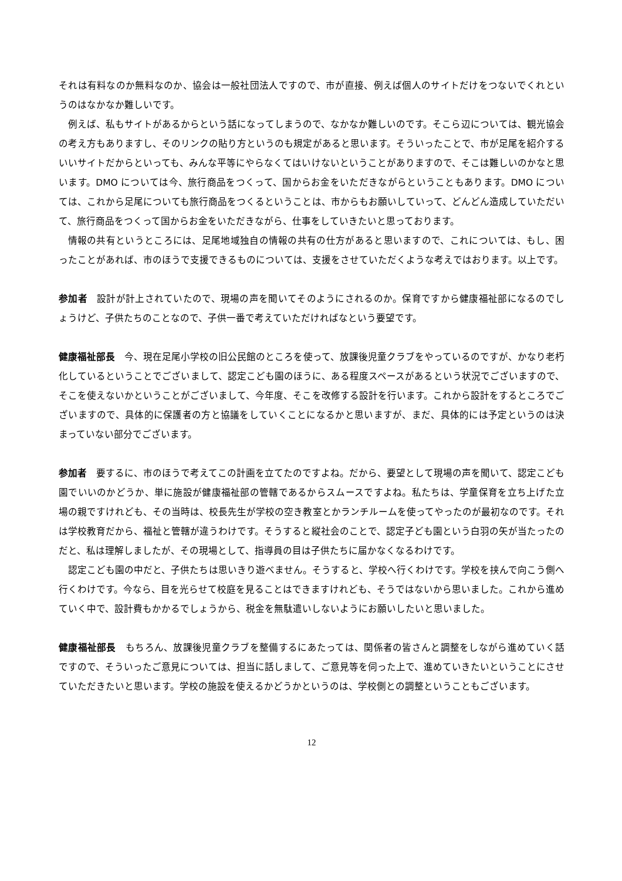それは有料なのか無料なのか、協会は一般社団法人ですので、市が直接、例えば個人のサイトだけをつないでくれというのはなかなか難しいです。
例えば、私もサイトがあるからという話になってしまうので、なかなか難しいのです。そこら辺については、観光協会の考え方もありますし、そのリンクの貼り方というのも規定があると思います。そういったことで、市が足尾を紹介するいいサイトだからといっても、みんな平等にやらなくてはいけないということがありますので、そこは難しいのかなと思います。DMO については今、旅行商品をつくって、国からお金をいただきながらということもあります。DMO については、これから足尾についても旅行商品をつくるということは、市からもお願いしていって、どんどん造成していただいて、旅行商品をつくって国からお金をいただきながら、仕事をしていきたいと思っております。
情報の共有というところには、足尾地域独自の情報の共有の仕方があると思いますので、これについては、もし、困ったことがあれば、市のほうで支援できるものについては、支援をさせていただくような考えではおります。以上です。
参加者　設計が計上されていたので、現場の声を聞いてそのようにされるのか。保育ですから健康福祉部になるのでしょうけど、子供たちのことなので、子供一番で考えていただければなという要望です。
健康福祉部長　今、現在足尾小学校の旧公民館のところを使って、放課後児童クラブをやっているのですが、かなり老朽化しているということでございまして、認定こども園のほうに、ある程度スペースがあるという状況でございますので、そこを使えないかということがございまして、今年度、そこを改修する設計を行います。これから設計をするところでございますので、具体的に保護者の方と協議をしていくことになるかと思いますが、まだ、具体的には予定というのは決まっていない部分でございます。
参加者　要するに、市のほうで考えてこの計画を立てたのですよね。だから、要望として現場の声を聞いて、認定こども園でいいのかどうか、単に施設が健康福祉部の管轄であるからスムースですよね。私たちは、学童保育を立ち上げた立場の親ですけれども、その当時は、校長先生が学校の空き教室とかランチルームを使ってやったのが最初なのです。それは学校教育だから、福祉と管轄が違うわけです。そうすると縦社会のことで、認定子ども園という白羽の矢が当たったのだと、私は理解しましたが、その現場として、指導員の目は子供たちに届かなくなるわけです。
認定こども園の中だと、子供たちは思いきり遊べません。そうすると、学校へ行くわけです。学校を挟んで向こう側へ行くわけです。今なら、目を光らせて校庭を見ることはできますけれども、そうではないから思いました。これから進めていく中で、設計費もかかるでしょうから、税金を無駄遣いしないようにお願いしたいと思いました。
健康福祉部長　もちろん、放課後児童クラブを整備するにあたっては、関係者の皆さんと調整をしながら進めていく話ですので、そういったご意見については、担当に話しまして、ご意見等を伺った上で、進めていきたいということにさせていただきたいと思います。学校の施設を使えるかどうかというのは、学校側との調整ということもございます。
12